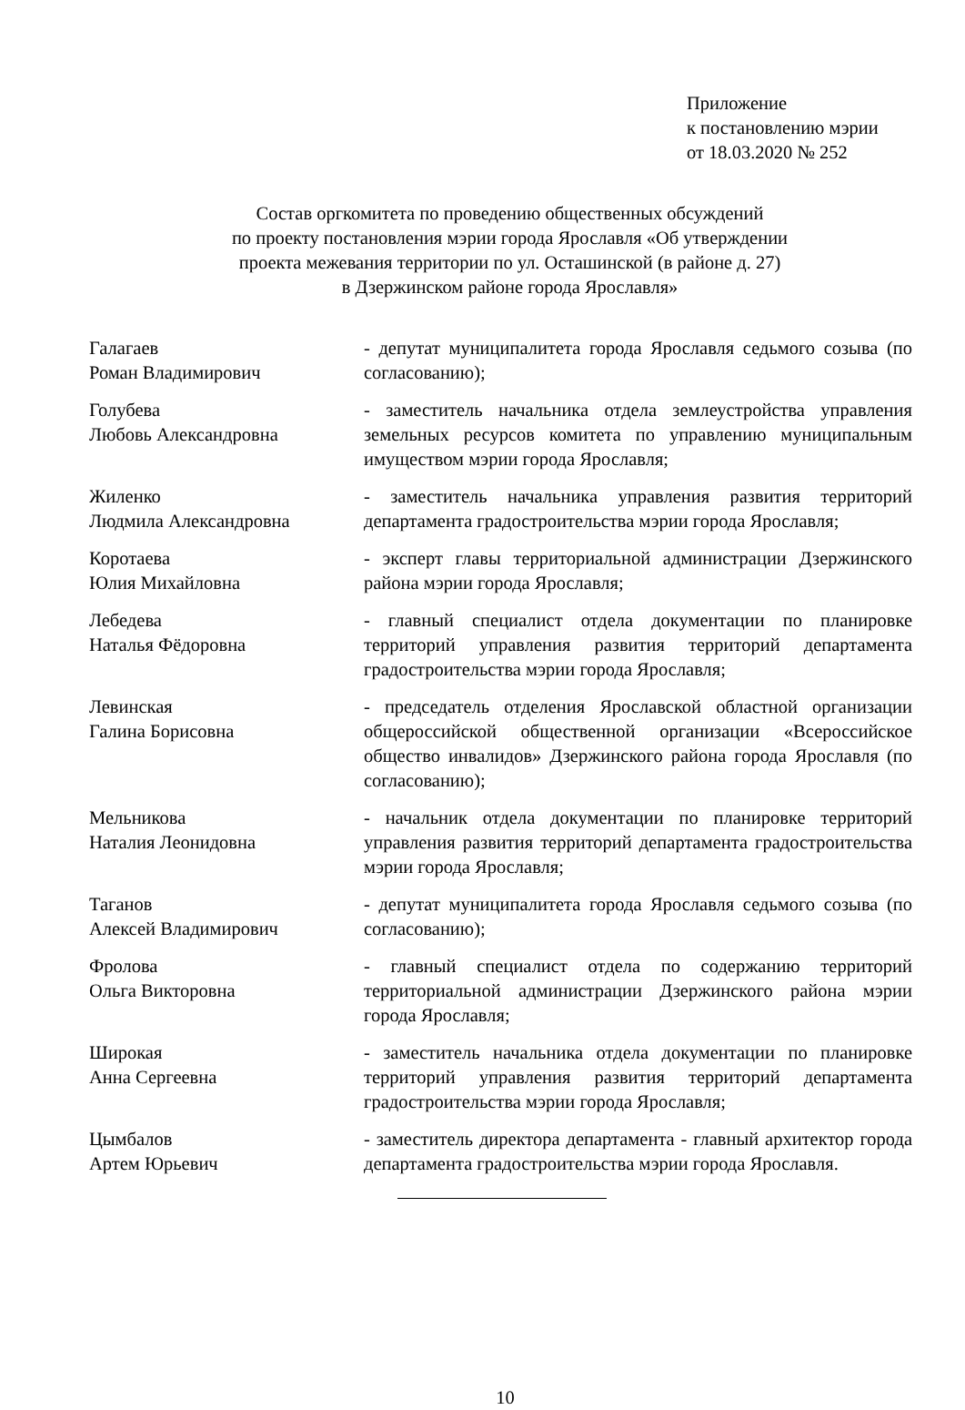Приложение
к постановлению мэрии
от 18.03.2020 № 252
Состав оргкомитета по проведению общественных обсуждений
по проекту постановления мэрии города Ярославля «Об утверждении
проекта межевания территории по ул. Осташинской (в районе д. 27)
в Дзержинском районе города Ярославля»
| Галагаев Роман Владимирович | - депутат муниципалитета города Ярославля седьмого созыва (по согласованию); |
| Голубева Любовь Александровна | - заместитель начальника отдела землеустройства управления земельных ресурсов комитета по управлению муниципальным имуществом мэрии города Ярославля; |
| Жиленко Людмила Александровна | - заместитель начальника управления развития территорий департамента градостроительства мэрии города Ярославля; |
| Коротаева Юлия Михайловна | - эксперт главы территориальной администрации Дзержинского района мэрии города Ярославля; |
| Лебедева Наталья Фёдоровна | - главный специалист отдела документации по планировке территорий управления развития территорий департамента градостроительства мэрии города Ярославля; |
| Левинская Галина Борисовна | - председатель отделения Ярославской областной организации общероссийской общественной организации «Всероссийское общество инвалидов» Дзержинского района города Ярославля (по согласованию); |
| Мельникова Наталия Леонидовна | - начальник отдела документации по планировке территорий управления развития территорий департамента градостроительства мэрии города Ярославля; |
| Таганов Алексей Владимирович | - депутат муниципалитета города Ярославля седьмого созыва (по согласованию); |
| Фролова Ольга Викторовна | - главный специалист отдела по содержанию территорий территориальной администрации Дзержинского района мэрии города Ярославля; |
| Широкая Анна Сергеевна | - заместитель начальника отдела документации по планировке территорий управления развития территорий департамента градостроительства мэрии города Ярославля; |
| Цымбалов Артем Юрьевич | - заместитель директора департамента - главный архитектор города департамента градостроительства мэрии города Ярославля. |
10